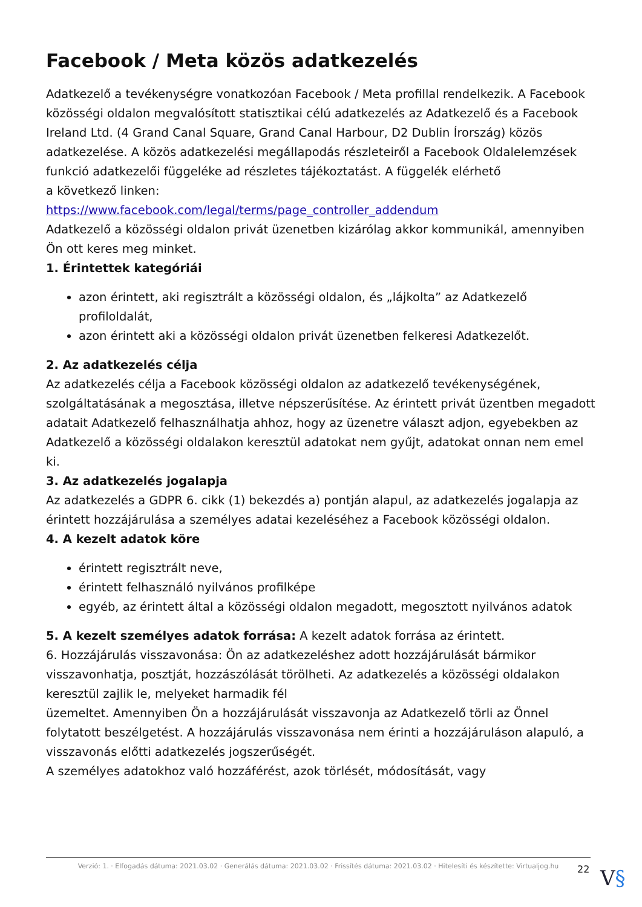Facebook / Meta közös adatkezelés
Adatkezelő a tevékenységre vonatkozóan Facebook / Meta profillal rendelkezik. A Facebook közösségi oldalon megvalósított statisztikai célú adatkezelés az Adatkezelő és a Facebook Ireland Ltd. (4 Grand Canal Square, Grand Canal Harbour, D2 Dublin Írország) közös adatkezelése. A közös adatkezelési megállapodás részleteiről a Facebook Oldalelemzések funkció adatkezelői függeléke ad részletes tájékoztatást. A függelék elérhető
a következő linken:
https://www.facebook.com/legal/terms/page_controller_addendum
Adatkezelő a közösségi oldalon privát üzenetben kizárólag akkor kommunikál, amennyiben Ön ott keres meg minket.
1. Érintettek kategóriái
azon érintett, aki regisztrált a közösségi oldalon, és „lájkolta” az Adatkezelő profiloldalát,
azon érintett aki a közösségi oldalon privát üzenetben felkeresi Adatkezelőt.
2. Az adatkezelés célja
Az adatkezelés célja a Facebook közösségi oldalon az adatkezelő tevékenységének, szolgáltatásának a megosztása, illetve népszerűsítése. Az érintett privát üzentben megadott adatait Adatkezelő felhasználhatja ahhoz, hogy az üzenetre választ adjon, egyebekben az Adatkezelő a közösségi oldalakon keresztül adatokat nem gyűjt, adatokat onnan nem emel ki.
3. Az adatkezelés jogalapja
Az adatkezelés a GDPR 6. cikk (1) bekezdés a) pontján alapul, az adatkezelés jogalapja az érintett hozzájárulása a személyes adatai kezeléséhez a Facebook közösségi oldalon.
4. A kezelt adatok köre
érintett regisztrált neve,
érintett felhasználó nyilvános profilképe
egyéb, az érintett által a közösségi oldalon megadott, megosztott nyilvános adatok
5. A kezelt személyes adatok forrása: A kezelt adatok forrása az érintett.
6. Hozzájárulás visszavonása: Ön az adatkezeléshez adott hozzájárulását bármikor visszavonhatja, posztját, hozzászólását törölheti. Az adatkezelés a közösségi oldalakon keresztül zajlik le, melyeket harmadik fél
üzemeltet. Amennyiben Ön a hozzájárulását visszavonja az Adatkezelő törli az Önnel folytatott beszélgetést. A hozzájárulás visszavonása nem érinti a hozzájáruláson alapuló, a visszavonás előtti adatkezelés jogszerűségét.
A személyes adatokhoz való hozzáférést, azok törlését, módosítását, vagy
Verzió: 1. · Elfogadás dátuma: 2021.03.02 · Generálás dátuma: 2021.03.02 · Frissítés dátuma: 2021.03.02 · Hitelesíti és készítette: Virtualjog.hu
22 V§